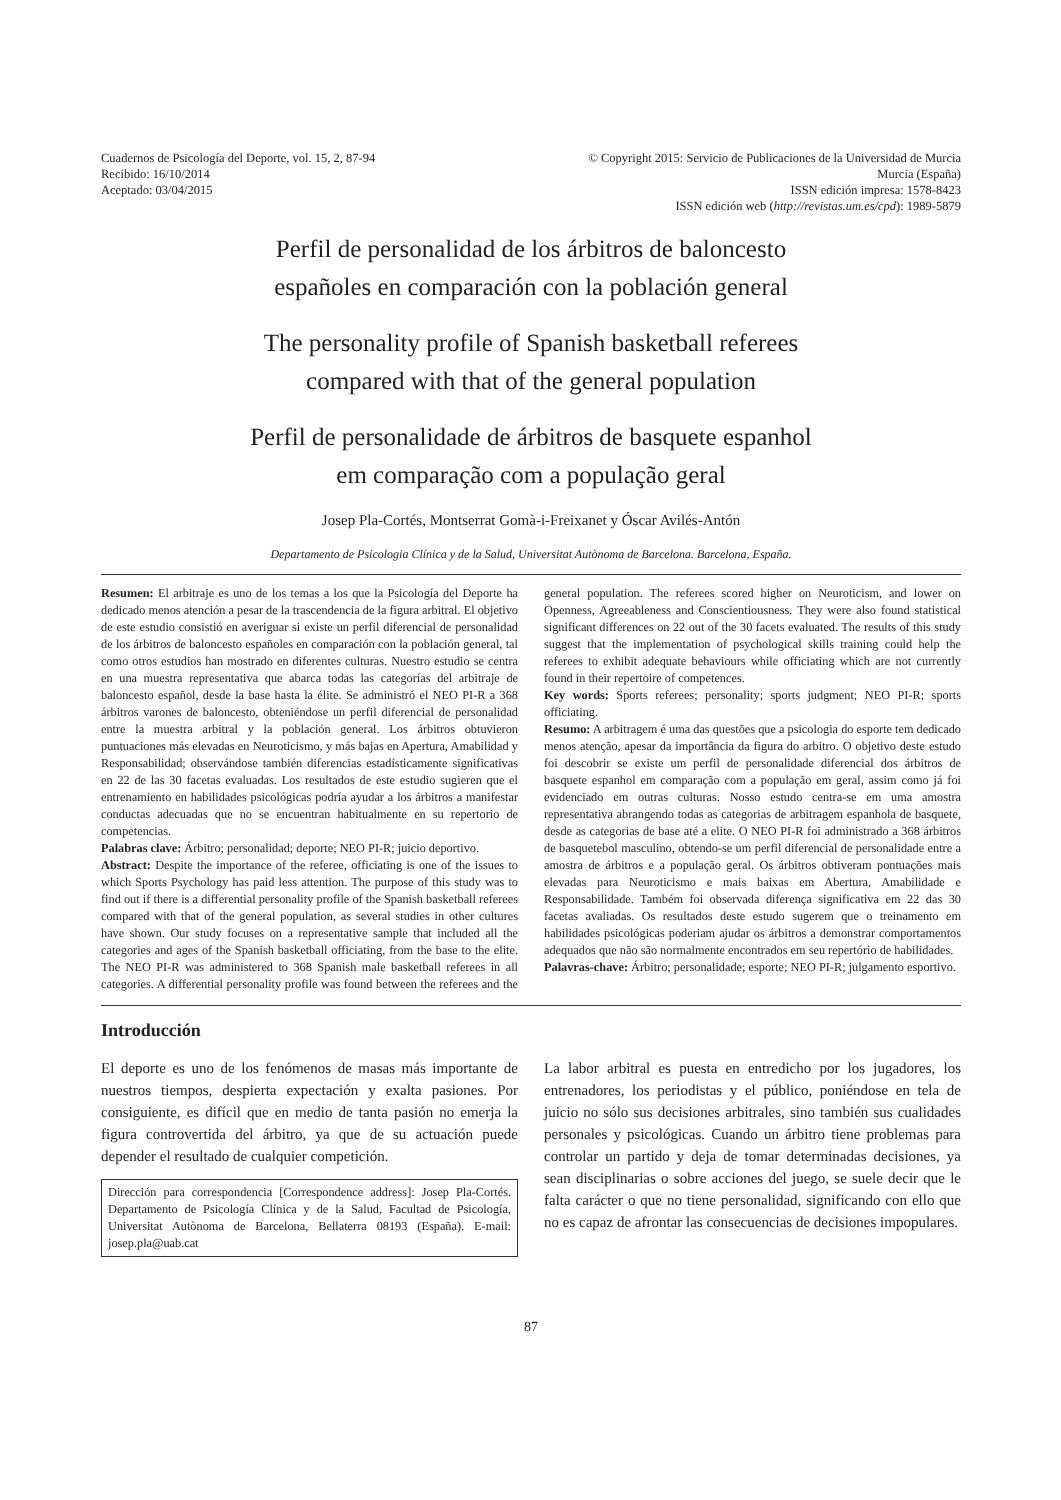Cuadernos de Psicología del Deporte, vol. 15, 2, 87-94
Recibido: 16/10/2014
Aceptado: 03/04/2015
© Copyright 2015: Servicio de Publicaciones de la Universidad de Murcia
Murcia (España)
ISSN edición impresa: 1578-8423
ISSN edición web (http://revistas.um.es/cpd): 1989-5879
Perfil de personalidad de los árbitros de baloncesto
españoles en comparación con la población general
The personality profile of Spanish basketball referees
compared with that of the general population
Perfil de personalidade de árbitros de basquete espanhol
em comparação com a população geral
Josep Pla-Cortés, Montserrat Gomà-i-Freixanet y Óscar Avilés-Antón
Departamento de Psicologia Clínica y de la Salud, Universitat Autònoma de Barcelona. Barcelona, España.
Resumen: El arbitraje es uno de los temas a los que la Psicología del Deporte ha dedicado menos atención a pesar de la trascendencia de la figura arbitral. El objetivo de este estudio consistió en averiguar si existe un perfil diferencial de personalidad de los árbitros de baloncesto españoles en comparación con la población general, tal como otros estudios han mostrado en diferentes culturas. Nuestro estudio se centra en una muestra representativa que abarca todas las categorías del arbitraje de baloncesto español, desde la base hasta la élite. Se administró el NEO PI-R a 368 árbitros varones de baloncesto, obteniéndose un perfil diferencial de personalidad entre la muestra arbitral y la población general. Los árbitros obtuvieron puntuaciones más elevadas en Neuroticismo, y más bajas en Apertura, Amabilidad y Responsabilidad; observándose también diferencias estadísticamente significativas en 22 de las 30 facetas evaluadas. Los resultados de este estudio sugieren que el entrenamiento en habilidades psicológicas podría ayudar a los árbitros a manifestar conductas adecuadas que no se encuentran habitualmente en su repertorio de competencias.
Palabras clave: Árbitro; personalidad; deporte; NEO PI-R; juicio deportivo.
Abstract: Despite the importance of the referee, officiating is one of the issues to which Sports Psychology has paid less attention. The purpose of this study was to find out if there is a differential personality profile of the Spanish basketball referees compared with that of the general population, as several studies in other cultures have shown. Our study focuses on a representative sample that included all the categories and ages of the Spanish basketball officiating, from the base to the elite. The NEO PI-R was administered to 368 Spanish male basketball referees in all categories. A differential personality profile was found between the referees and the general population. The referees scored higher on Neuroticism, and lower on Openness, Agreeableness and Conscientiousness. They were also found statistical significant differences on 22 out of the 30 facets evaluated. The results of this study suggest that the implementation of psychological skills training could help the referees to exhibit adequate behaviours while officiating which are not currently found in their repertoire of competences.
Key words: Sports referees; personality; sports judgment; NEO PI-R; sports officiating.
Resumo: A arbitragem é uma das questões que a psicologia do esporte tem dedicado menos atenção, apesar da importância da figura do arbitro. O objetivo deste estudo foi descobrir se existe um perfil de personalidade diferencial dos árbitros de basquete espanhol em comparação com a população em geral, assim como já foi evidenciado em outras culturas. Nosso estudo centra-se em uma amostra representativa abrangendo todas as categorias de arbitragem espanhola de basquete, desde as categorias de base até a elite. O NEO PI-R foi administrado a 368 árbitros de basquetebol masculino, obtendo-se um perfil diferencial de personalidade entre a amostra de árbitros e a população geral. Os árbitros obtiveram pontuações mais elevadas para Neuroticismo e mais baixas em Abertura, Amabilidade e Responsabilidade. Também foi observada diferença significativa em 22 das 30 facetas avaliadas. Os resultados deste estudo sugerem que o treinamento em habilidades psicológicas poderiam ajudar os árbitros a demonstrar comportamentos adequados que não são normalmente encontrados em seu repertório de habilidades.
Palavras-chave: Árbitro; personalidade; esporte; NEO PI-R; julgamento esportivo.
Introducción
El deporte es uno de los fenómenos de masas más importante de nuestros tiempos, despierta expectación y exalta pasiones. Por consiguiente, es difícil que en medio de tanta pasión no emerja la figura controvertida del árbitro, ya que de su actuación puede depender el resultado de cualquier competición.
Dirección para correspondencia [Correspondence address]: Josep Pla-Cortés. Departamento de Psicología Clínica y de la Salud, Facultad de Psicología, Universitat Autònoma de Barcelona, Bellaterra 08193 (España). E-mail: josep.pla@uab.cat
La labor arbitral es puesta en entredicho por los jugadores, los entrenadores, los periodistas y el público, poniéndose en tela de juicio no sólo sus decisiones arbitrales, sino también sus cualidades personales y psicológicas. Cuando un árbitro tiene problemas para controlar un partido y deja de tomar determinadas decisiones, ya sean disciplinarias o sobre acciones del juego, se suele decir que le falta carácter o que no tiene personalidad, significando con ello que no es capaz de afrontar las consecuencias de decisiones impopulares.
87